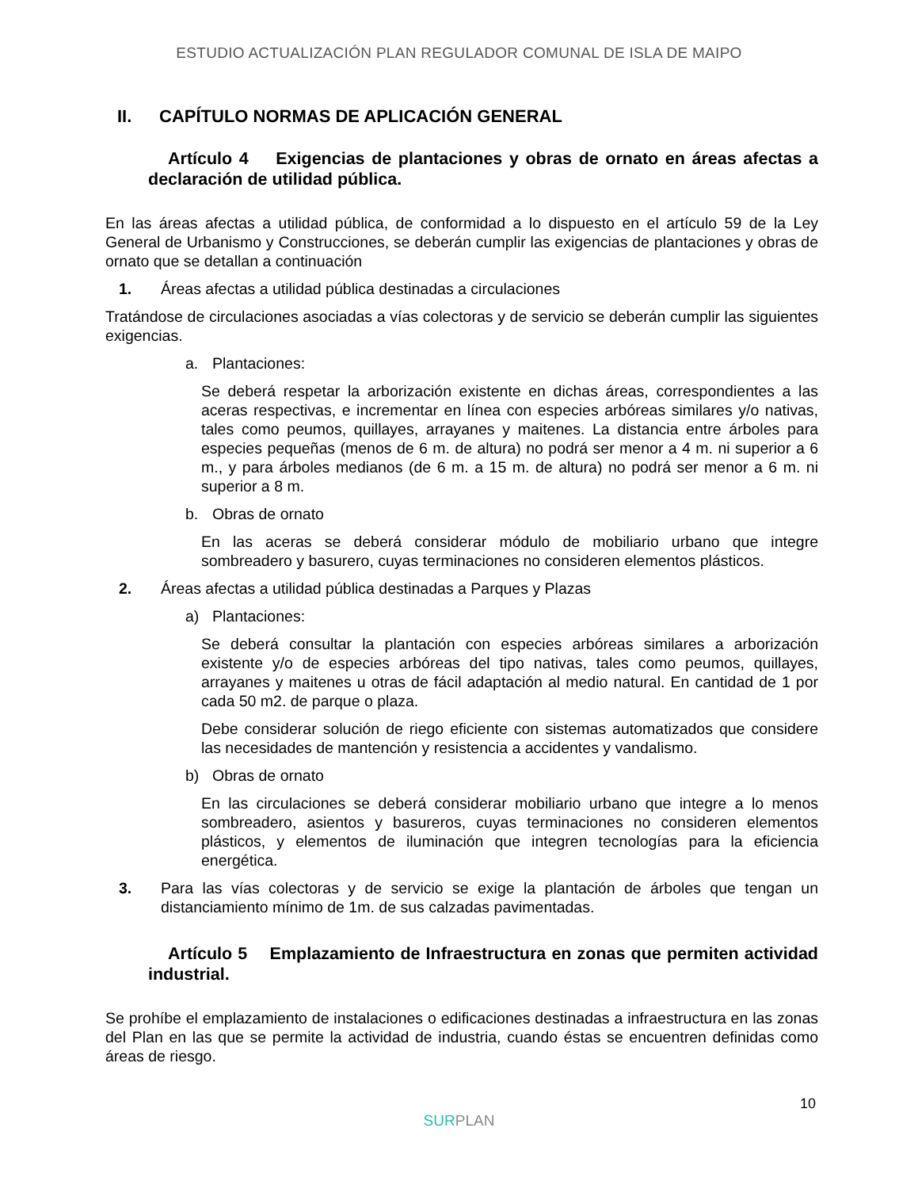ESTUDIO ACTUALIZACIÓN PLAN REGULADOR COMUNAL DE ISLA DE MAIPO
II. CAPÍTULO NORMAS DE APLICACIÓN GENERAL
Artículo 4 Exigencias de plantaciones y obras de ornato en áreas afectas a declaración de utilidad pública.
En las áreas afectas a utilidad pública, de conformidad a lo dispuesto en el artículo 59 de la Ley General de Urbanismo y Construcciones, se deberán cumplir las exigencias de plantaciones y obras de ornato que se detallan a continuación
1. Áreas afectas a utilidad pública destinadas a circulaciones
Tratándose de circulaciones asociadas a vías colectoras y de servicio se deberán cumplir las siguientes exigencias.
a. Plantaciones:
Se deberá respetar la arborización existente en dichas áreas, correspondientes a las aceras respectivas, e incrementar en línea con especies arbóreas similares y/o nativas, tales como peumos, quillayes, arrayanes y maitenes. La distancia entre árboles para especies pequeñas (menos de 6 m. de altura) no podrá ser menor a 4 m. ni superior a 6 m., y para árboles medianos (de 6 m. a 15 m. de altura) no podrá ser menor a 6 m. ni superior a 8 m.
b. Obras de ornato
En las aceras se deberá considerar módulo de mobiliario urbano que integre sombreadero y basurero, cuyas terminaciones no consideren elementos plásticos.
2. Áreas afectas a utilidad pública destinadas a Parques y Plazas
a) Plantaciones:
Se deberá consultar la plantación con especies arbóreas similares a arborización existente y/o de especies arbóreas del tipo nativas, tales como peumos, quillayes, arrayanes y maitenes u otras de fácil adaptación al medio natural. En cantidad de 1 por cada 50 m2. de parque o plaza.
Debe considerar solución de riego eficiente con sistemas automatizados que considere las necesidades de mantención y resistencia a accidentes y vandalismo.
b) Obras de ornato
En las circulaciones se deberá considerar mobiliario urbano que integre a lo menos sombreadero, asientos y basureros, cuyas terminaciones no consideren elementos plásticos, y elementos de iluminación que integren tecnologías para la eficiencia energética.
3. Para las vías colectoras y de servicio se exige la plantación de árboles que tengan un distanciamiento mínimo de 1m. de sus calzadas pavimentadas.
Artículo 5 Emplazamiento de Infraestructura en zonas que permiten actividad industrial.
Se prohíbe el emplazamiento de instalaciones o edificaciones destinadas a infraestructura en las zonas del Plan en las que se permite la actividad de industria, cuando éstas se encuentren definidas como áreas de riesgo.
10
SURPLAN